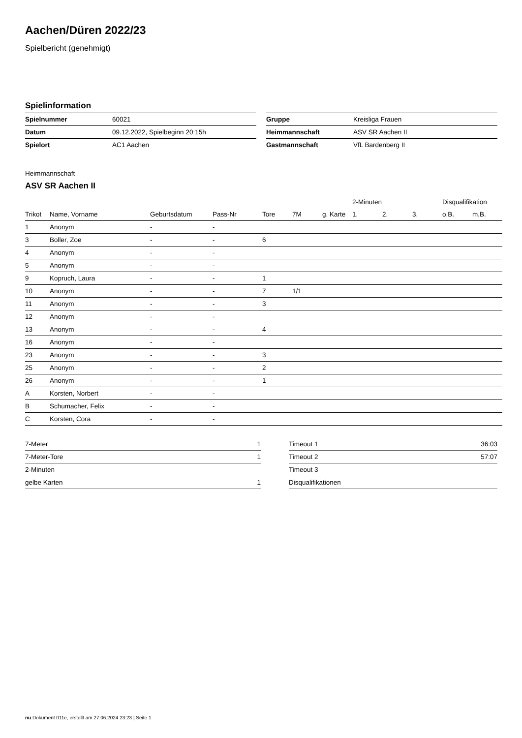Aachen/Düren 2022/23
Spielbericht (genehmigt)
Spielinformation
| Spielnummer | 60021 |
| Datum | 09.12.2022, Spielbeginn 20:15h |
| Spielort | AC1 Aachen |
| Gruppe | Kreisliga Frauen |
| Heimmannschaft | ASV SR Aachen II |
| Gastmannschaft | VfL Bardenberg II |
Heimmannschaft
ASV SR Aachen II
| | | | | | | | 2-Minuten | | | Disqualifikation | |
| --- | --- | --- | --- | --- | --- | --- | --- | --- | --- | --- | --- |
| Trikot | Name, Vorname | Geburtsdatum | Pass-Nr | Tore | 7M | g. Karte | 1. | 2. | 3. | o.B. | m.B. |
| 1 | Anonym | - | - | | | | | | | | |
| 3 | Boller, Zoe | - | - | 6 | | | | | | | |
| 4 | Anonym | - | - | | | | | | | | |
| 5 | Anonym | - | - | | | | | | | | |
| 9 | Kopruch, Laura | - | - | 1 | | | | | | | |
| 10 | Anonym | - | - | 7 | 1/1 | | | | | | |
| 11 | Anonym | - | - | 3 | | | | | | | |
| 12 | Anonym | - | - | | | | | | | | |
| 13 | Anonym | - | - | 4 | | | | | | | |
| 16 | Anonym | - | - | | | | | | | | |
| 23 | Anonym | - | - | 3 | | | | | | | |
| 25 | Anonym | - | - | 2 | | | | | | | |
| 26 | Anonym | - | - | 1 | | | | | | | |
| A | Korsten, Norbert | - | - | | | | | | | | |
| B | Schumacher, Felix | - | - | | | | | | | | |
| C | Korsten, Cora | - | - | | | | | | | | |
| 7-Meter | 1 |
| 7-Meter-Tore | 1 |
| 2-Minuten | |
| gelbe Karten | 1 |
| Timeout 1 | 36:03 |
| Timeout 2 | 57:07 |
| Timeout 3 | |
| Disqualifikationen | |
nu.Dokument 011e, erstellt am 27.06.2024 23:23 | Seite 1